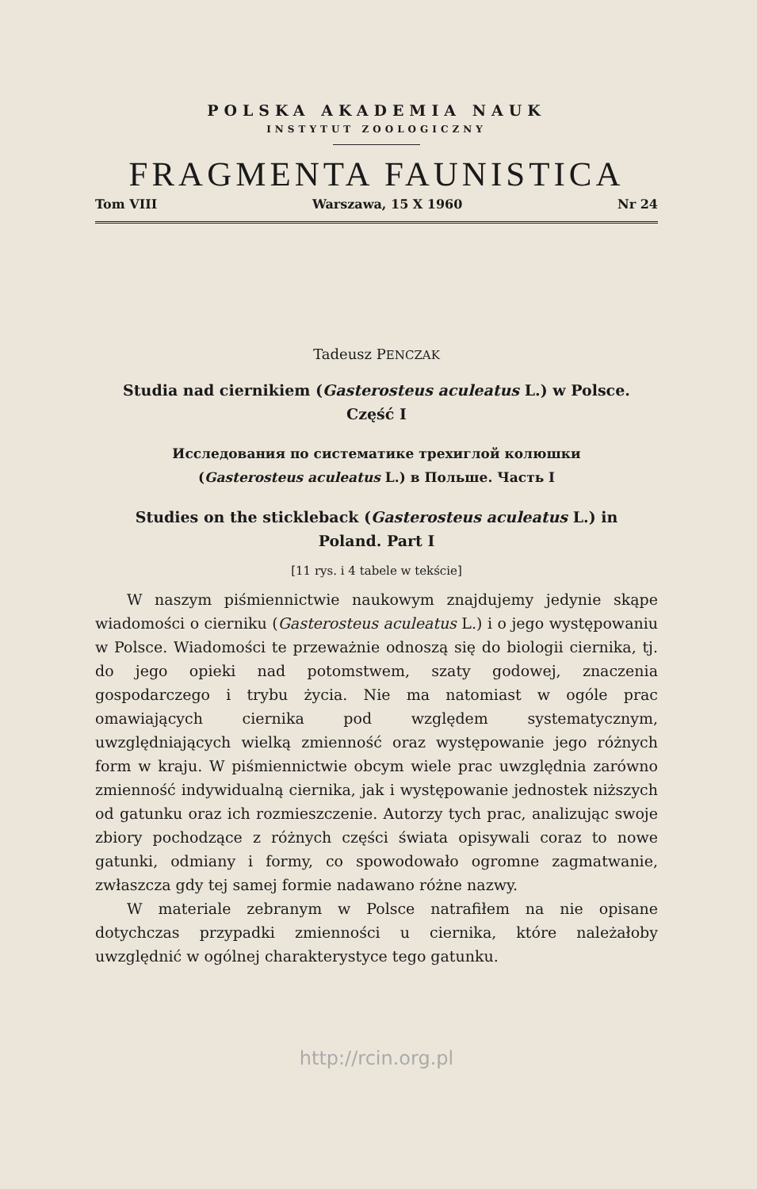POLSKA AKADEMIA NAUK
INSTYTUT ZOOLOGICZNY
FRAGMENTA FAUNISTICA
Tom VIII Warszawa, 15 X 1960 Nr 24
Tadeusz PENCZAK
Studia nad ciernikiem (Gasterosteus aculeatus L.) w Polsce.
Część I
Исследования по систематике трехиглой колюшки
(Gasterosteus aculeatus L.) в Польше. Часть I
Studies on the stickleback (Gasterosteus aculeatus L.) in
Poland. Part I
[11 rys. i 4 tabele w tekście]
W naszym piśmiennictwie naukowym znajdujemy jedynie skąpe wiadomości o cierniku (Gasterosteus aculeatus L.) i o jego występowaniu w Polsce. Wiadomości te przeważnie odnoszą się do biologii ciernika, tj. do jego opieki nad potomstwem, szaty godowej, znaczenia gospodarczego i trybu życia. Nie ma natomiast w ogóle prac omawiających ciernika pod względem systematycznym, uwzględniających wielką zmienność oraz występowanie jego różnych form w kraju. W piśmiennictwie obcym wiele prac uwzględnia zarówno zmienność indywidualną ciernika, jak i występowanie jednostek niższych od gatunku oraz ich rozmieszczenie. Autorzy tych prac, analizując swoje zbiory pochodzące z różnych części świata opisywali coraz to nowe gatunki, odmiany i formy, co spowodowało ogromne zagmatwanie, zwłaszcza gdy tej samej formie nadawano różne nazwy.
W materiale zebranym w Polsce natrafiłem na nie opisane dotychczas przypadki zmienności u ciernika, które należałoby uwzględnić w ogólnej charakterystyce tego gatunku.
http://rcin.org.pl